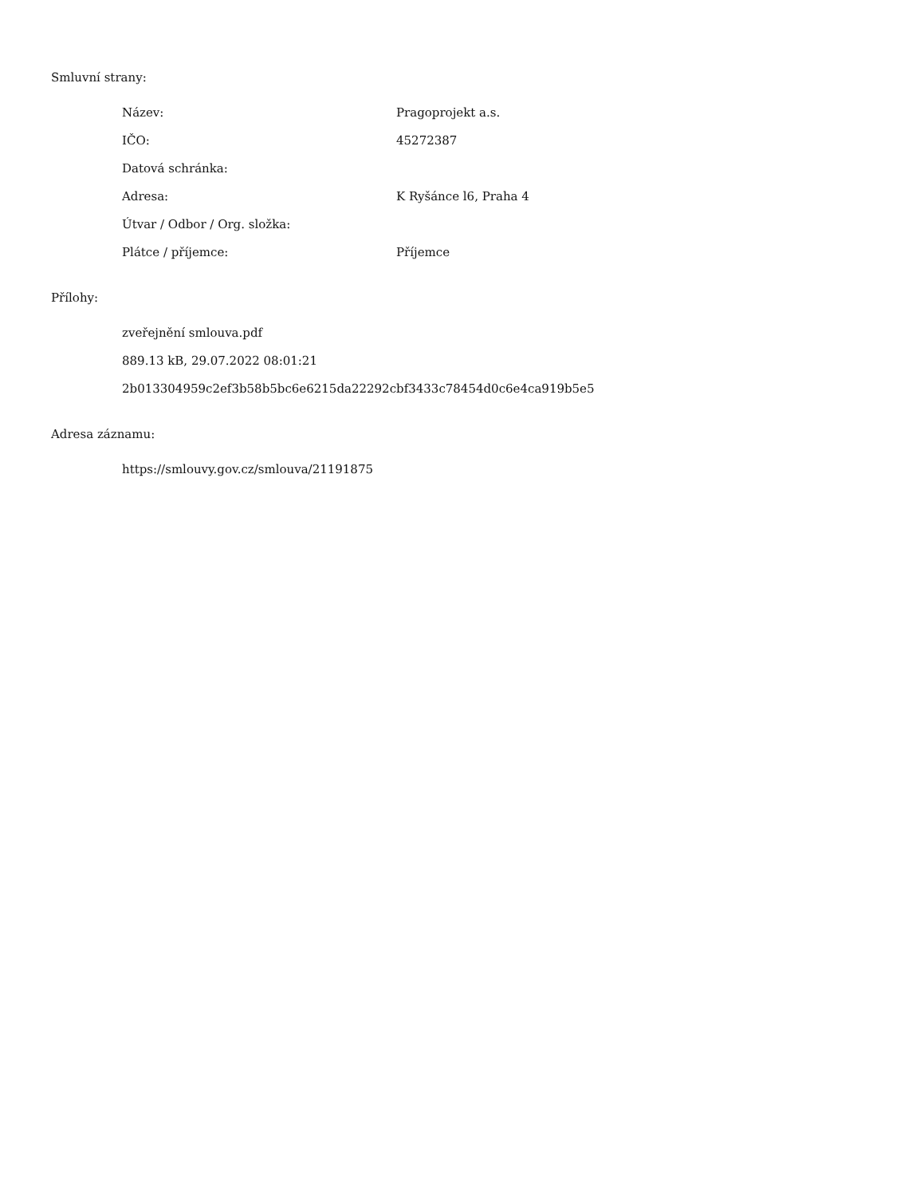Smluvní strany:
| Název: | Pragoprojekt a.s. |
| IČO: | 45272387 |
| Datová schránka: | |
| Adresa: | K Ryšánce l6, Praha 4 |
| Útvar / Odbor / Org. složka: | |
| Plátce / příjemce: | Příjemce |
Přílohy:
zveřejnění smlouva.pdf
889.13 kB, 29.07.2022 08:01:21
2b013304959c2ef3b58b5bc6e6215da22292cbf3433c78454d0c6e4ca919b5e5
Adresa záznamu:
https://smlouvy.gov.cz/smlouva/21191875